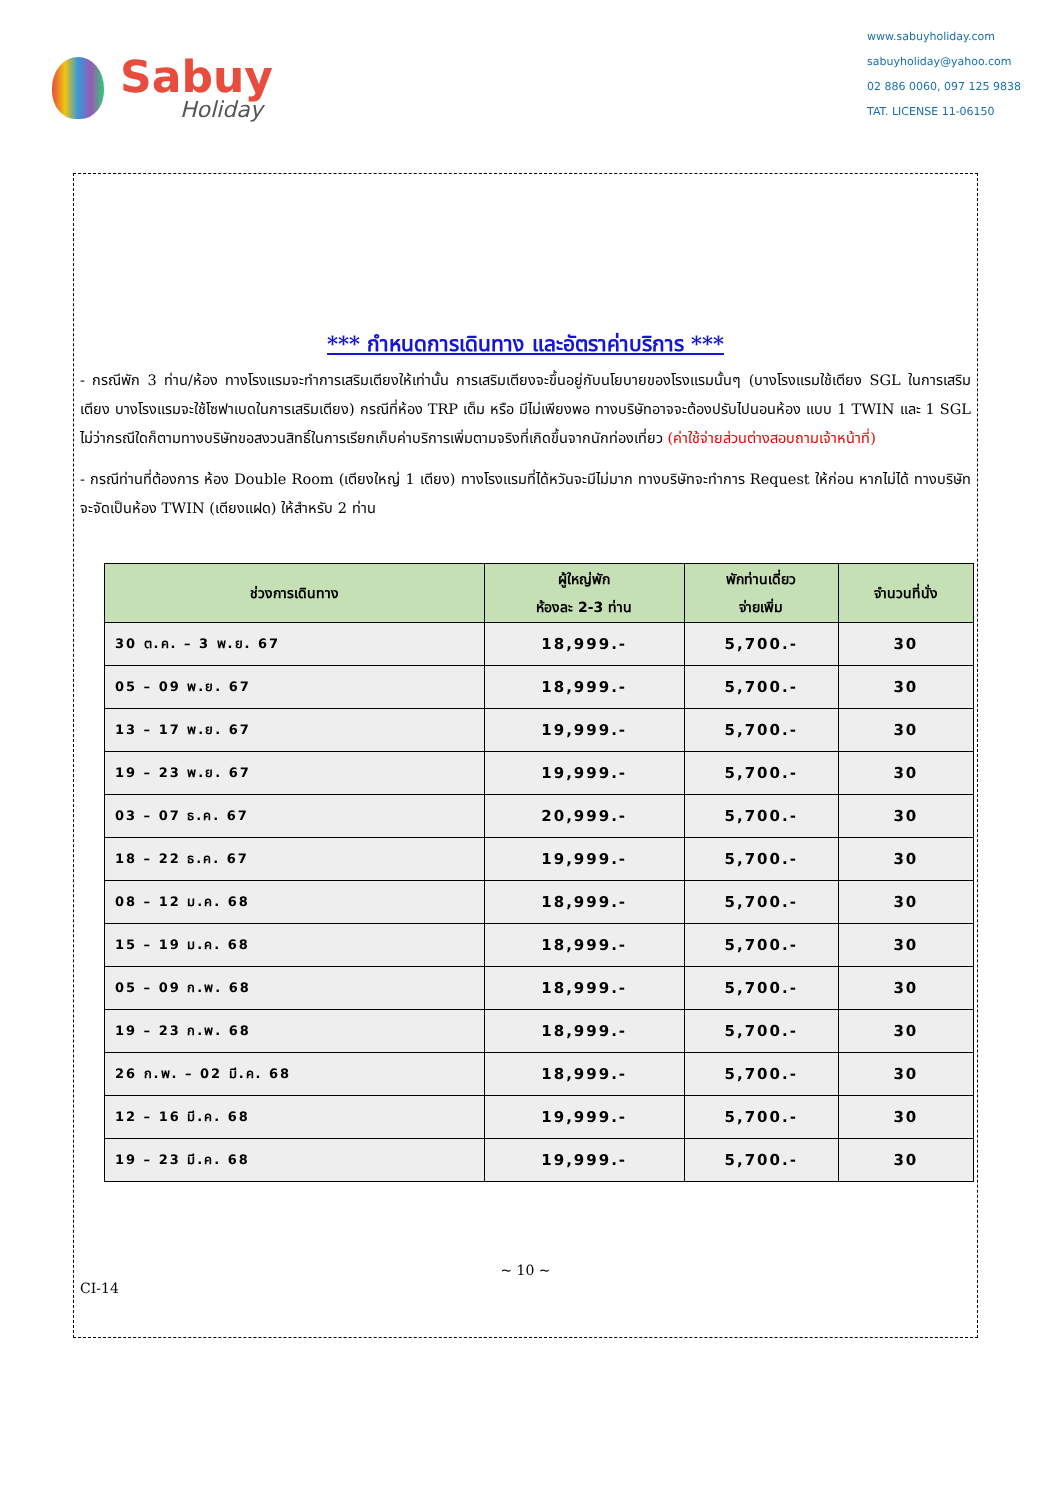Sabuy
Holiday
www.sabuyholiday.com
sabuyholiday@yahoo.com
02 886 0060, 097 125 9838
TAT. LICENSE 11-06150
*** กำหนดการเดินทาง และอัตราค่าบริการ ***
- กรณีพัก 3 ท่าน/ห้อง ทางโรงแรมจะทำการเสริมเตียงให้เท่านั้น การเสริมเตียงจะขึ้นอยู่กับนโยบายของโรงแรมนั้นๆ (บางโรงแรมใช้เตียง SGL ในการเสริมเตียง บางโรงแรมจะใช้โซฟาเบดในการเสริมเตียง) กรณีที่ห้อง TRP เต็ม หรือ มีไม่เพียงพอ ทางบริษัทอาจจะต้องปรับไปนอนห้อง แบบ 1 TWIN และ 1 SGL ไม่ว่ากรณีใดก็ตามทางบริษัทขอสงวนสิทธิ์ในการเรียกเก็บค่าบริการเพิ่มตามจริงที่เกิดขึ้นจากนักท่องเที่ยว (ค่าใช้จ่ายส่วนต่างสอบถามเจ้าหน้าที่)
- กรณีท่านที่ต้องการ ห้อง Double Room (เตียงใหญ่ 1 เตียง) ทางโรงแรมที่ได้หวันจะมีไม่มาก ทางบริษัทจะทำการ Request ให้ก่อน หากไม่ได้ ทางบริษัทจะจัดเป็นห้อง TWIN (เตียงแฝด) ให้สำหรับ 2 ท่าน
| ช่วงการเดินทาง | ผู้ใหญ่พัก ห้องละ 2-3 ท่าน | พักท่านเดี่ยว จ่ายเพิ่ม | จำนวนที่นั่ง |
| --- | --- | --- | --- |
| 30 ต.ค. – 3 พ.ย. 67 | 18,999.- | 5,700.- | 30 |
| 05 – 09 พ.ย. 67 | 18,999.- | 5,700.- | 30 |
| 13 – 17 พ.ย. 67 | 19,999.- | 5,700.- | 30 |
| 19 – 23 พ.ย. 67 | 19,999.- | 5,700.- | 30 |
| 03 – 07 ธ.ค. 67 | 20,999.- | 5,700.- | 30 |
| 18 – 22 ธ.ค. 67 | 19,999.- | 5,700.- | 30 |
| 08 – 12 ม.ค. 68 | 18,999.- | 5,700.- | 30 |
| 15 – 19 ม.ค. 68 | 18,999.- | 5,700.- | 30 |
| 05 – 09 ก.พ. 68 | 18,999.- | 5,700.- | 30 |
| 19 – 23 ก.พ. 68 | 18,999.- | 5,700.- | 30 |
| 26 ก.พ. – 02 มี.ค. 68 | 18,999.- | 5,700.- | 30 |
| 12 – 16 มี.ค. 68 | 19,999.- | 5,700.- | 30 |
| 19 – 23 มี.ค. 68 | 19,999.- | 5,700.- | 30 |
~ 10 ~
CI-14